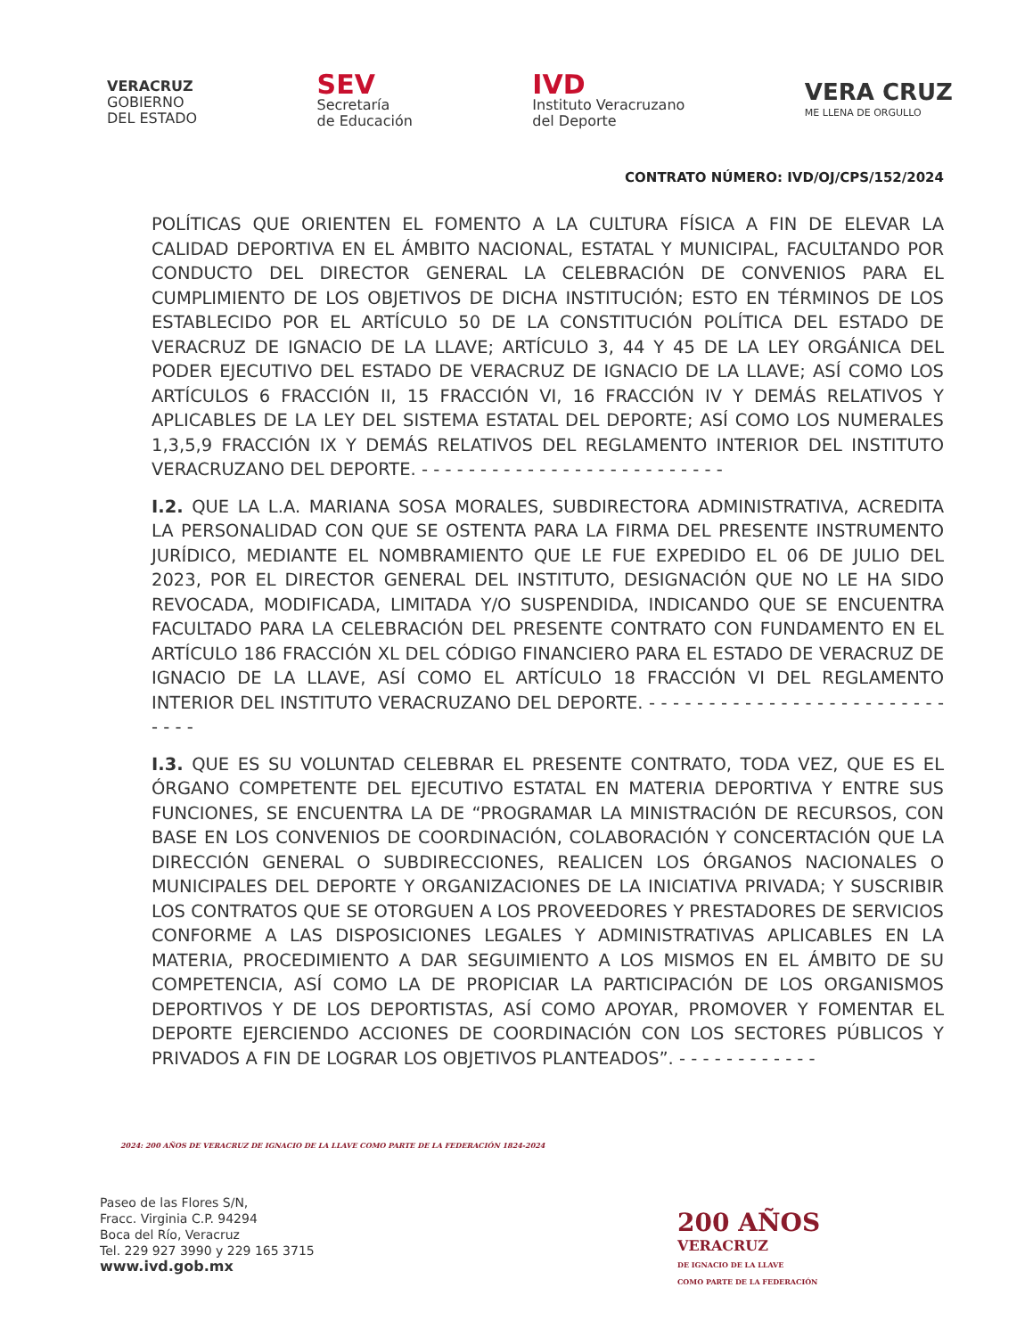VERACRUZ
GOBIERNO
DEL ESTADO
SEV
Secretaría
de Educación
IVD
Instituto Veracruzano
del Deporte
VERA CRUZ
ME LLENA DE ORGULLO
CONTRATO NÚMERO: IVD/OJ/CPS/152/2024
POLÍTICAS QUE ORIENTEN EL FOMENTO A LA CULTURA FÍSICA A FIN DE ELEVAR LA CALIDAD DEPORTIVA EN EL ÁMBITO NACIONAL, ESTATAL Y MUNICIPAL, FACULTANDO POR CONDUCTO DEL DIRECTOR GENERAL LA CELEBRACIÓN DE CONVENIOS PARA EL CUMPLIMIENTO DE LOS OBJETIVOS DE DICHA INSTITUCIÓN; ESTO EN TÉRMINOS DE LOS ESTABLECIDO POR EL ARTÍCULO 50 DE LA CONSTITUCIÓN POLÍTICA DEL ESTADO DE VERACRUZ DE IGNACIO DE LA LLAVE; ARTÍCULO 3, 44 Y 45 DE LA LEY ORGÁNICA DEL PODER EJECUTIVO DEL ESTADO DE VERACRUZ DE IGNACIO DE LA LLAVE; ASÍ COMO LOS ARTÍCULOS 6 FRACCIÓN II, 15 FRACCIÓN VI, 16 FRACCIÓN IV Y DEMÁS RELATIVOS Y APLICABLES DE LA LEY DEL SISTEMA ESTATAL DEL DEPORTE; ASÍ COMO LOS NUMERALES 1,3,5,9 FRACCIÓN IX Y DEMÁS RELATIVOS DEL REGLAMENTO INTERIOR DEL INSTITUTO VERACRUZANO DEL DEPORTE. - - - - - - - - - - - - - - - - - - - - - - - - - -
I.2. QUE LA L.A. MARIANA SOSA MORALES, SUBDIRECTORA ADMINISTRATIVA, ACREDITA LA PERSONALIDAD CON QUE SE OSTENTA PARA LA FIRMA DEL PRESENTE INSTRUMENTO JURÍDICO, MEDIANTE EL NOMBRAMIENTO QUE LE FUE EXPEDIDO EL 06 DE JULIO DEL 2023, POR EL DIRECTOR GENERAL DEL INSTITUTO, DESIGNACIÓN QUE NO LE HA SIDO REVOCADA, MODIFICADA, LIMITADA Y/O SUSPENDIDA, INDICANDO QUE SE ENCUENTRA FACULTADO PARA LA CELEBRACIÓN DEL PRESENTE CONTRATO CON FUNDAMENTO EN EL ARTÍCULO 186 FRACCIÓN XL DEL CÓDIGO FINANCIERO PARA EL ESTADO DE VERACRUZ DE IGNACIO DE LA LLAVE, ASÍ COMO EL ARTÍCULO 18 FRACCIÓN VI DEL REGLAMENTO INTERIOR DEL INSTITUTO VERACRUZANO DEL DEPORTE. - - - - - - - - - - - - - - - - - - - - - - - - - - - - -
I.3. QUE ES SU VOLUNTAD CELEBRAR EL PRESENTE CONTRATO, TODA VEZ, QUE ES EL ÓRGANO COMPETENTE DEL EJECUTIVO ESTATAL EN MATERIA DEPORTIVA Y ENTRE SUS FUNCIONES, SE ENCUENTRA LA DE “PROGRAMAR LA MINISTRACIÓN DE RECURSOS, CON BASE EN LOS CONVENIOS DE COORDINACIÓN, COLABORACIÓN Y CONCERTACIÓN QUE LA DIRECCIÓN GENERAL O SUBDIRECCIONES, REALICEN LOS ÓRGANOS NACIONALES O MUNICIPALES DEL DEPORTE Y ORGANIZACIONES DE LA INICIATIVA PRIVADA; Y SUSCRIBIR LOS CONTRATOS QUE SE OTORGUEN A LOS PROVEEDORES Y PRESTADORES DE SERVICIOS CONFORME A LAS DISPOSICIONES LEGALES Y ADMINISTRATIVAS APLICABLES EN LA MATERIA, PROCEDIMIENTO A DAR SEGUIMIENTO A LOS MISMOS EN EL ÁMBITO DE SU COMPETENCIA, ASÍ COMO LA DE PROPICIAR LA PARTICIPACIÓN DE LOS ORGANISMOS DEPORTIVOS Y DE LOS DEPORTISTAS, ASÍ COMO APOYAR, PROMOVER Y FOMENTAR EL DEPORTE EJERCIENDO ACCIONES DE COORDINACIÓN CON LOS SECTORES PÚBLICOS Y PRIVADOS A FIN DE LOGRAR LOS OBJETIVOS PLANTEADOS”. - - - - - - - - - - - -
2024: 200 AÑOS DE VERACRUZ DE IGNACIO DE LA LLAVE COMO PARTE DE LA FEDERACIÓN 1824-2024
Paseo de las Flores S/N,
Fracc. Virginia C.P. 94294
Boca del Río, Veracruz
Tel. 229 927 3990 y 229 165 3715
www.ivd.gob.mx
200 AÑOS
VERACRUZ
DE IGNACIO DE LA LLAVE
COMO PARTE DE LA FEDERACIÓN